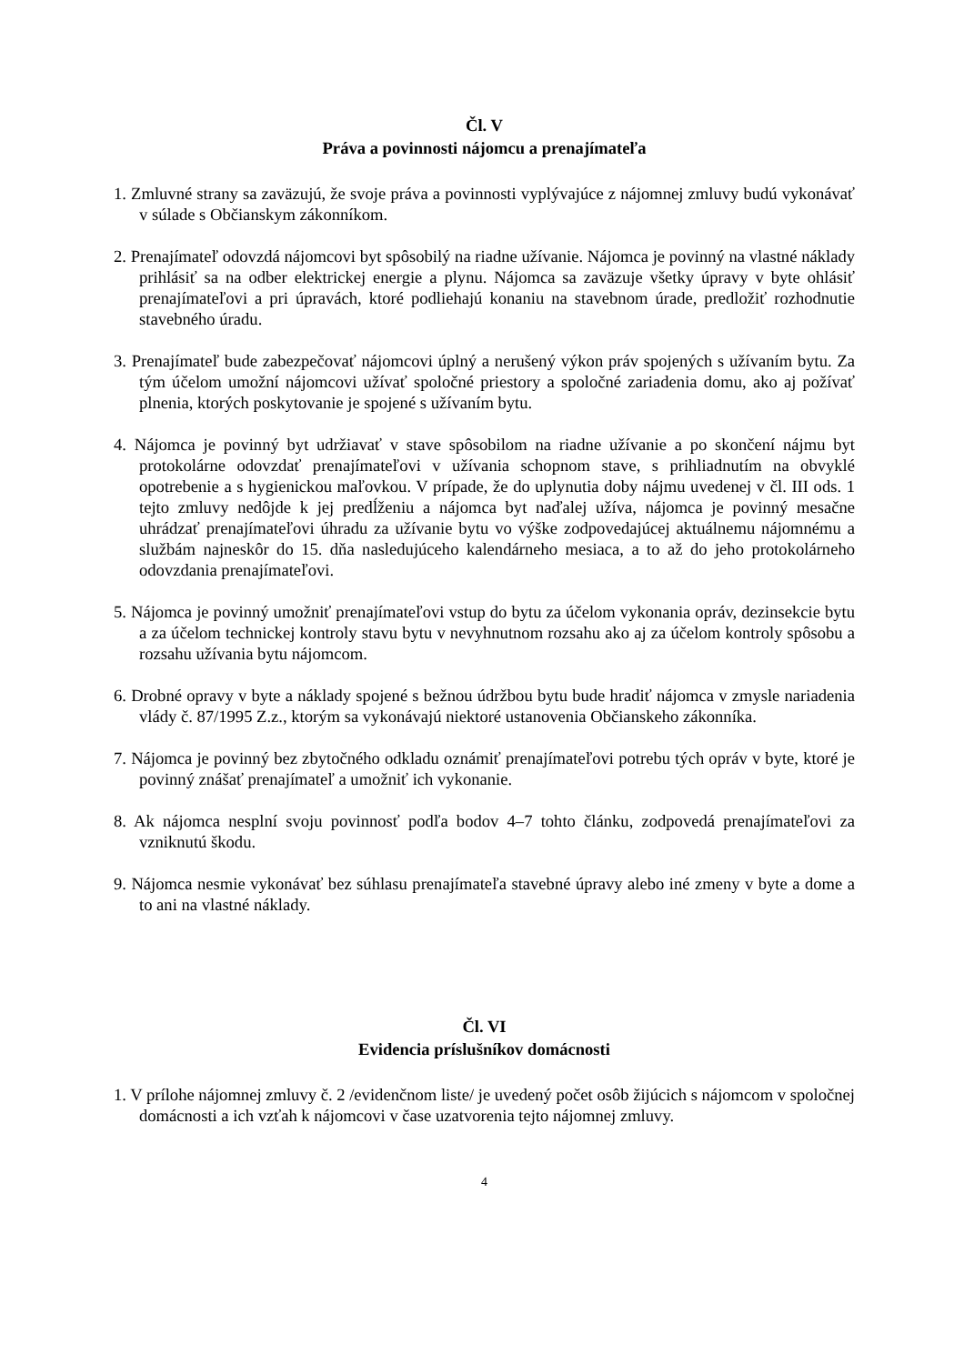Čl. V
Práva a povinnosti nájomcu a prenajímateľa
1. Zmluvné strany sa zaväzujú, že svoje práva a povinnosti vyplývajúce z nájomnej zmluvy budú vykonávať v súlade s Občianskym zákonníkom.
2. Prenajímateľ odovzdá nájomcovi byt spôsobilý na riadne užívanie. Nájomca je povinný na vlastné náklady prihlásiť sa na odber elektrickej energie a plynu. Nájomca sa zaväzuje všetky úpravy v byte ohlásiť prenajímateľovi a pri úpravách, ktoré podliehajú konaniu na stavebnom úrade, predložiť rozhodnutie stavebného úradu.
3. Prenajímateľ bude zabezpečovať nájomcovi úplný a nerušený výkon práv spojených s užívaním bytu. Za tým účelom umožní nájomcovi užívať spoločné priestory a spoločné zariadenia domu, ako aj požívať plnenia, ktorých poskytovanie je spojené s užívaním bytu.
4. Nájomca je povinný byt udržiavať v stave spôsobilom na riadne užívanie a po skončení nájmu byt protokolárne odovzdať prenajímateľovi v užívania schopnom stave, s prihliadnutím na obvyklé opotrebenie a s hygienickou maľovkou. V prípade, že do uplynutia doby nájmu uvedenej v čl. III ods. 1 tejto zmluvy nedôjde k jej predĺženiu a nájomca byt naďalej užíva, nájomca je povinný mesačne uhrádzať prenajímateľovi úhradu za užívanie bytu vo výške zodpovedajúcej aktuálnemu nájomnému a službám najneskôr do 15. dňa nasledujúceho kalendárneho mesiaca, a to až do jeho protokolárneho odovzdania prenajímateľovi.
5. Nájomca je povinný umožniť prenajímateľovi vstup do bytu za účelom vykonania opráv, dezinsekcie bytu a za účelom technickej kontroly stavu bytu v nevyhnutnom rozsahu ako aj za účelom kontroly spôsobu a rozsahu užívania bytu nájomcom.
6. Drobné opravy v byte a náklady spojené s bežnou údržbou bytu bude hradiť nájomca v zmysle nariadenia vlády č. 87/1995 Z.z., ktorým sa vykonávajú niektoré ustanovenia Občianskeho zákonníka.
7. Nájomca je povinný bez zbytočného odkladu oznámiť prenajímateľovi potrebu tých opráv v byte, ktoré je povinný znášať prenajímateľ a umožniť ich vykonanie.
8. Ak nájomca nesplní svoju povinnosť podľa bodov 4–7 tohto článku, zodpovedá prenajímateľovi za vzniknutú škodu.
9. Nájomca nesmie vykonávať bez súhlasu prenajímateľa stavebné úpravy alebo iné zmeny v byte a dome a to ani na vlastné náklady.
Čl. VI
Evidencia príslušníkov domácnosti
1. V prílohe nájomnej zmluvy č. 2 /evidenčnom liste/ je uvedený počet osôb žijúcich s nájomcom v spoločnej domácnosti a ich vzťah k nájomcovi v čase uzatvorenia tejto nájomnej zmluvy.
4